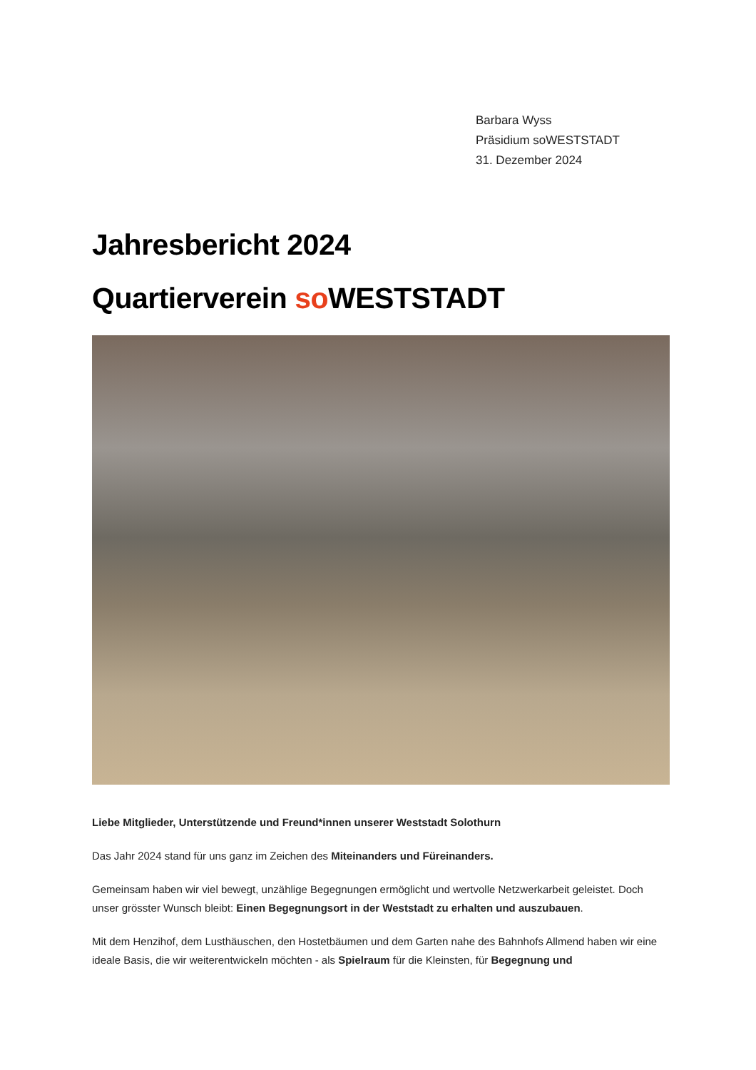Barbara Wyss
Präsidium soWESTSTADT
31. Dezember 2024
Jahresbericht 2024
Quartierverein so WESTSTADT
Liebe Mitglieder, Unterstützende und Freund*innen unserer Weststadt Solothurn
Das Jahr 2024 stand für uns ganz im Zeichen des Miteinanders und Füreinanders.
Gemeinsam haben wir viel bewegt, unzählige Begegnungen ermöglicht und wertvolle Netzwerkarbeit geleistet. Doch unser grösster Wunsch bleibt: Einen Begegnungsort in der Weststadt zu erhalten und auszubauen.
Mit dem Henzihof, dem Lusthäuschen, den Hostetbäumen und dem Garten nahe des Bahnhofs Allmend haben wir eine ideale Basis, die wir weiterentwickeln möchten - als Spielraum für die Kleinsten, für Begegnung und